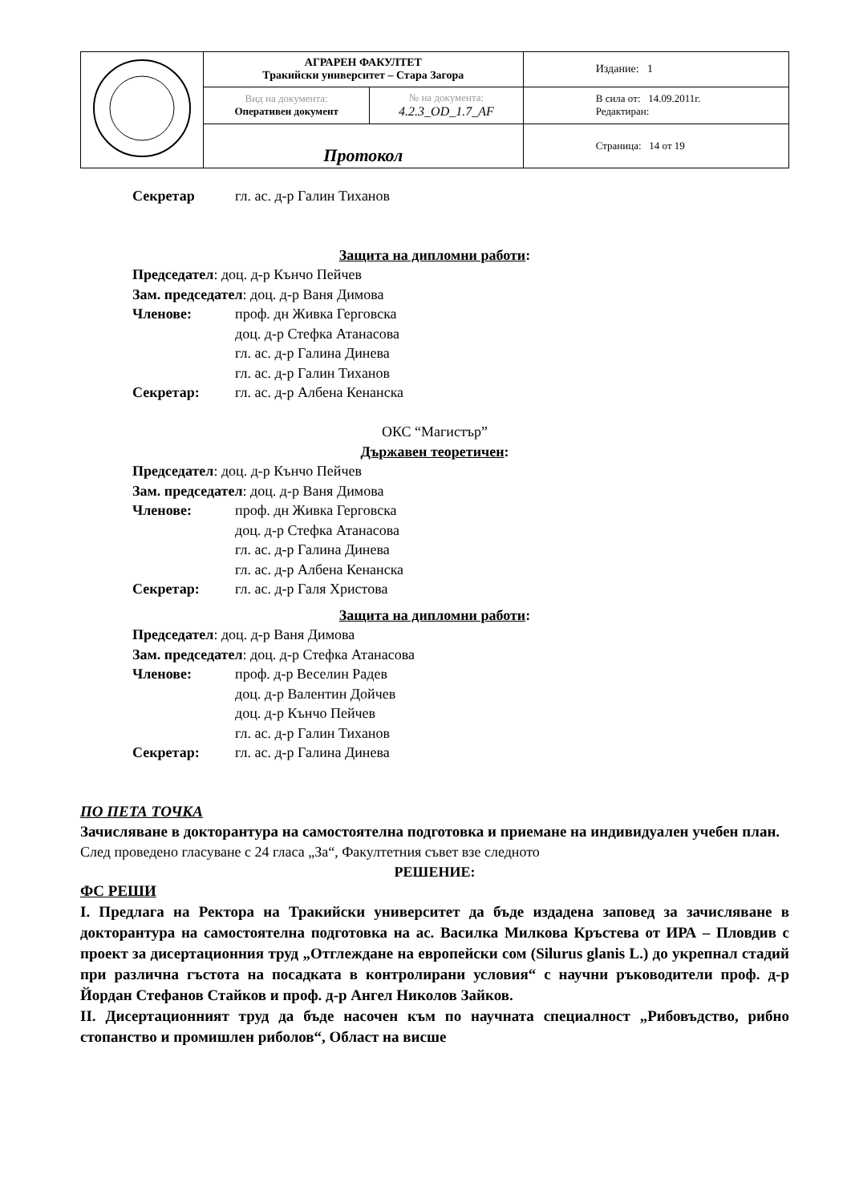| | АГРАРЕН ФАКУЛТЕТ Тракийски университет – Стара Загора | | Издание: 1 |
| | Вид на документа: Оперативен документ | № на документа: 4.2.3_OD_1.7_AF | В сила от: 14.09.2011г. Редактиран: |
| | Протокол | | Страница: 14 от 19 |
Секретар гл. ас. д-р Галин Тиханов
Защита на дипломни работи:
Председател: доц. д-р Кънчо Пейчев
Зам. председател: доц. д-р Ваня Димова
Членове: проф. дн Живка Герговска
доц. д-р Стефка Атанасова
гл. ас. д-р Галина Динева
гл. ас. д-р Галин Тиханов
Секретар: гл. ас. д-р Албена Кенанска
ОКС “Магистър”
Държавен теоретичен:
Председател: доц. д-р Кънчо Пейчев
Зам. председател: доц. д-р Ваня Димова
Членове: проф. дн Живка Герговска
доц. д-р Стефка Атанасова
гл. ас. д-р Галина Динева
гл. ас. д-р Албена Кенанска
Секретар: гл. ас. д-р Галя Христова
Защита на дипломни работи:
Председател: доц. д-р Ваня Димова
Зам. председател: доц. д-р Стефка Атанасова
Членове: проф. д-р Веселин Радев
доц. д-р Валентин Дойчев
доц. д-р Кънчо Пейчев
гл. ас. д-р Галин Тиханов
Секретар: гл. ас. д-р Галина Динева
ПО ПЕТА ТОЧКА
Зачисляване в докторантура на самостоятелна подготовка и приемане на индивидуален учебен план.
След проведено гласуване с 24 гласа „За“, Факултетния съвет взе следното
РЕШЕНИЕ:
ФС РЕШИ
I. Предлага на Ректора на Тракийски университет да бъде издадена заповед за зачисляване в докторантура на самостоятелна подготовка на ас. Василка Милкова Кръстева от ИРА – Пловдив с проект за дисертационния труд „Отглеждане на европейски сом (Silurus glanis L.) до укрепнал стадий при различна гъстота на посадката в контролирани условия“ с научни ръководители проф. д-р Йордан Стефанов Стайков и проф. д-р Ангел Николов Зайков.
II. Дисертационният труд да бъде насочен към по научната специалност „Рибовъдство, рибно стопанство и промишлен риболов“, Област на висше